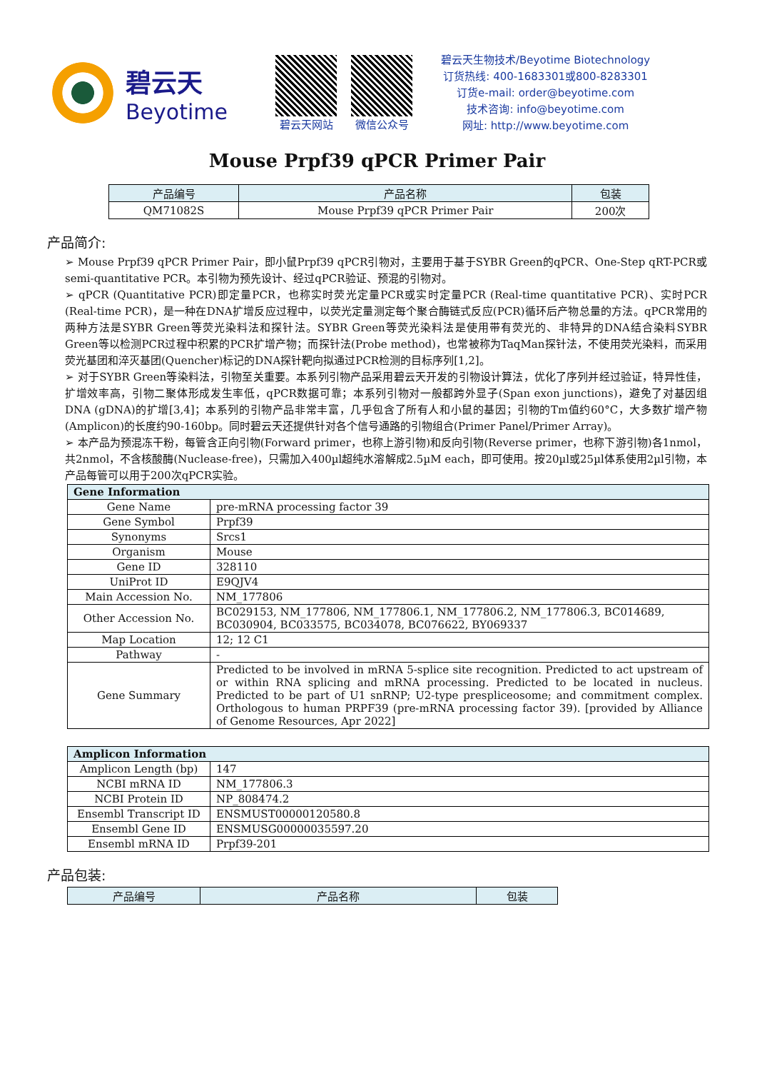碧云天
Beyotime
碧云天网站 微信公众号
碧云天生物技术/Beyotime Biotechnology
订货热线: 400-1683301或800-8283301
订货e-mail: order@beyotime.com
技术咨询: info@beyotime.com
网址: http://www.beyotime.com
Mouse Prpf39 qPCR Primer Pair
| 产品编号 | 产品名称 | 包装 |
| --- | --- | --- |
| QM71082S | Mouse Prpf39 qPCR Primer Pair | 200次 |
产品简介:
➢ Mouse Prpf39 qPCR Primer Pair，即小鼠Prpf39 qPCR引物对，主要用于基于SYBR Green的qPCR、One-Step qRT-PCR或semi-quantitative PCR。本引物为预先设计、经过qPCR验证、预混的引物对。
➢ qPCR (Quantitative PCR)即定量PCR，也称实时荧光定量PCR或实时定量PCR (Real-time quantitative PCR)、实时PCR (Real-time PCR)，是一种在DNA扩增反应过程中，以荧光定量测定每个聚合酶链式反应(PCR)循环后产物总量的方法。qPCR常用的两种方法是SYBR Green等荧光染料法和探针法。SYBR Green等荧光染料法是使用带有荧光的、非特异的DNA结合染料SYBR Green等以检测PCR过程中积累的PCR扩增产物；而探针法(Probe method)，也常被称为TaqMan探针法，不使用荧光染料，而采用荧光基团和淬灭基团(Quencher)标记的DNA探针靶向拟通过PCR检测的目标序列[1,2]。
➢ 对于SYBR Green等染料法，引物至关重要。本系列引物产品采用碧云天开发的引物设计算法，优化了序列并经过验证，特异性佳，扩增效率高，引物二聚体形成发生率低，qPCR数据可靠；本系列引物对一般都跨外显子(Span exon junctions)，避免了对基因组DNA (gDNA)的扩增[3,4]；本系列的引物产品非常丰富，几乎包含了所有人和小鼠的基因；引物的Tm值约60°C，大多数扩增产物(Amplicon)的长度约90-160bp。同时碧云天还提供针对各个信号通路的引物组合(Primer Panel/Primer Array)。
➢ 本产品为预混冻干粉，每管含正向引物(Forward primer，也称上游引物)和反向引物(Reverse primer，也称下游引物)各1nmol，共2nmol，不含核酸酶(Nuclease-free)，只需加入400µl超纯水溶解成2.5µM each，即可使用。按20µl或25µl体系使用2µl引物，本产品每管可以用于200次qPCR实验。
| Gene Information | |
| --- | --- |
| Gene Name | pre-mRNA processing factor 39 |
| Gene Symbol | Prpf39 |
| Synonyms | Srcs1 |
| Organism | Mouse |
| Gene ID | 328110 |
| UniProt ID | E9QJV4 |
| Main Accession No. | NM_177806 |
| Other Accession No. | BC029153, NM_177806, NM_177806.1, NM_177806.2, NM_177806.3, BC014689, BC030904, BC033575, BC034078, BC076622, BY069337 |
| Map Location | 12; 12 C1 |
| Pathway | - |
| Gene Summary | Predicted to be involved in mRNA 5-splice site recognition. Predicted to act upstream of or within RNA splicing and mRNA processing. Predicted to be located in nucleus. Predicted to be part of U1 snRNP; U2-type prespliceosome; and commitment complex. Orthologous to human PRPF39 (pre-mRNA processing factor 39). [provided by Alliance of Genome Resources, Apr 2022] |
| Amplicon Information | |
| --- | --- |
| Amplicon Length (bp) | 147 |
| NCBI mRNA ID | NM_177806.3 |
| NCBI Protein ID | NP_808474.2 |
| Ensembl Transcript ID | ENSMUST00000120580.8 |
| Ensembl Gene ID | ENSMUSG00000035597.20 |
| Ensembl mRNA ID | Prpf39-201 |
产品包装:
| 产品编号 | 产品名称 | 包装 |
| --- | --- | --- |